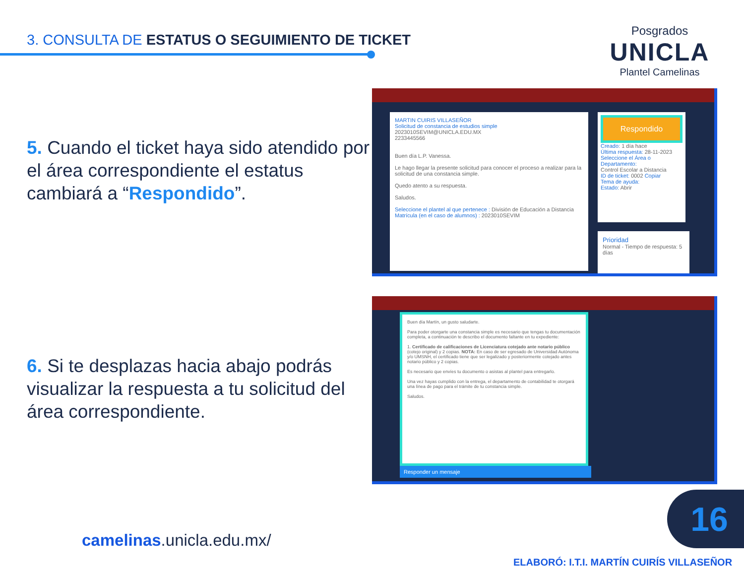3. CONSULTA DE ESTATUS O SEGUIMIENTO DE TICKET
Posgrados
UNICLA
Plantel Camelinas
5. Cuando el ticket haya sido atendido por el área correspondiente el estatus cambiará a “Respondido”.
6. Si te desplazas hacia abajo podrás visualizar la respuesta a tu solicitud del área correspondiente.
MARTIN CUIRIS VILLASEÑOR
Solicitud de constancia de estudios simple
2023010SEVIM@UNICLA.EDU.MX
2233445566
Buen día L.P. Vanessa.
Le hago llegar la presente solicitud para conocer el proceso a realizar para la solicitud de una constancia simple.
Quedo atento a su respuesta.
Saludos.
Seleccione el plantel al que pertenece : División de Educación a Distancia
Matrícula (en el caso de alumnos) : 2023010SEVIM
Respondido
Creado: 1 día hace
Última respuesta: 28-11-2023
Seleccione el Área o Departamento:
Control Escolar a Distancia
ID de ticket: 0002 Copiar
Tema de ayuda:
Estado: Abrir
Prioridad
Normal - Tiempo de respuesta: 5 días
Buen día Martín, un gusto saludarte.
Para poder otorgarte una constancia simple es necesario que tengas tu documentación completa, a continuación te describo el documento faltante en tu expediente:
1. Certificado de calificaciones de Licenciatura cotejado ante notario público (cotejo original) y 2 copias. NOTA: En caso de ser egresado de Universidad Autónoma y/o UMSNH, el certificado tiene que ser legalizado y posteriormente cotejado antes notario público y 2 copias.
Es necesario que envíes tu documento o asistas al plantel para entregarlo.
Una vez hayas cumplido con la entrega, el departamento de contabilidad te otorgará una línea de pago para el trámite de tu constancia simple.
Saludos.
Responder un mensaje
camelinas.unicla.edu.mx/
16
ELABORÓ: I.T.I. MARTÍN CUIRÍS VILLASEÑOR